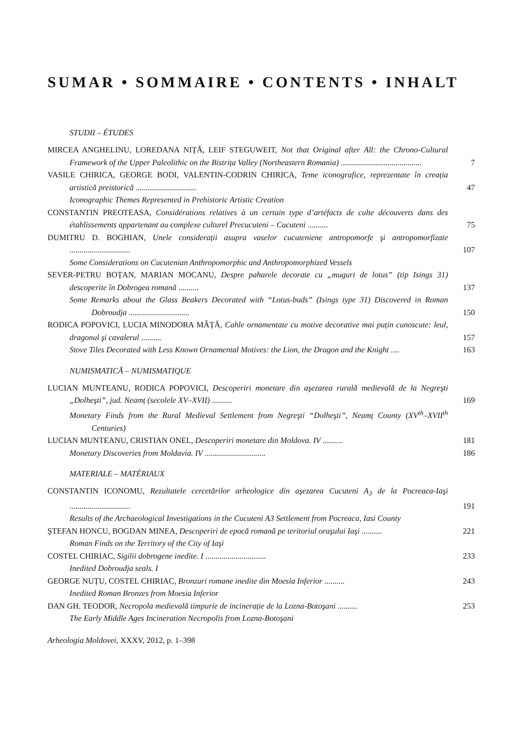SUMAR • SOMMAIRE • CONTENTS • INHALT
STUDII – ÉTUDES
MIRCEA ANGHELINU, LOREDANA NIȚĂ, LEIF STEGUWEIT, Not that Original after All: the Chrono-Cultural Framework of the Upper Paleolithic on the Bistrița Valley (Northeastern Romania) ........................................
7
VASILE CHIRICA, GEORGE BODI, VALENTIN-CODRIN CHIRICA, Teme iconografice, reprezentate în creația artistică preistorică ..............................
47
Iconographic Themes Represented in Prehistoric Artistic Creation
CONSTANTIN PREOTEASA, Considérations relatives à un certain type d’artéfacts de culte découverts dans des établissements appartenant au complexe culturel Precucuteni – Cucuteni ..........
75
DUMITRU D. BOGHIAN, Unele considerații asupra vaselor cucuteniene antropomorfe şi antropomorfizate ..............................
107
Some Considerations on Cucutenian Anthropomorphic and Anthropomorphized Vessels
SEVER-PETRU BOȚAN, MARIAN MOCANU, Despre paharele decorate cu „muguri de lotus” (tip Isings 31) descoperite în Dobrogea romană ..........
137
Some Remarks about the Glass Beakers Decorated with “Lotus-buds” (Isings type 31) Discovered in Roman Dobroudja ..............................
150
RODICA POPOVICI, LUCIA MINODORA MÂȚĂ, Cahle ornamentate cu motive decorative mai puțin cunoscute: leul, dragonul şi cavalerul ..........
157
Stove Tiles Decorated with Less Known Ornamental Motives: the Lion, the Dragon and the Knight ....
163
NUMISMATICĂ – NUMISMATIQUE
LUCIAN MUNTEANU, RODICA POPOVICI, Descoperiri monetare din aşezarea rurală medievală de la Negreşti „Dolheşti”, jud. Neamț (secolele XV–XVII) ..........
169
Monetary Finds from the Rural Medieval Settlement from Negreşti “Dolheşti”, Neamț County (XV<sup>th</sup>–XVII<sup>th</sup> Centuries)
LUCIAN MUNTEANU, CRISTIAN ONEL, Descoperiri monetare din Moldova. IV ..........
181
Monetary Discoveries from Moldavia. IV ..............................
186
MATERIALE – MATÉRIAUX
CONSTANTIN ICONOMU, Rezultatele cercetărilor arheologice din aşezarea Cucuteni A<sub>3</sub> de la Pocreaca-Iaşi ..............................
191
Results of the Archaeological Investigations in the Cucuteni A3 Settlement from Pocreaca, Iasi County
ŞTEFAN HONCU, BOGDAN MINEA, Descoperiri de epocă romană pe teritoriul oraşului Iaşi ..........
221
Roman Finds on the Territory of the City of Iaşi
COSTEL CHIRIAC, Sigilii dobrogene inedite. I ..............................
233
Inedited Dobroudja seals. I
GEORGE NUȚU, COSTEL CHIRIAC, Bronzuri romane inedite din Moesia Inferior ..........
243
Inedited Roman Bronzes from Moesia Inferior
DAN GH. TEODOR, Necropola medievală timpurie de incinerație de la Lozna-Botoşani ..........
253
The Early Middle Ages Incineration Necropolis from Lozna-Botoşani
Arheologia Moldovei, XXXV, 2012, p. 1–398